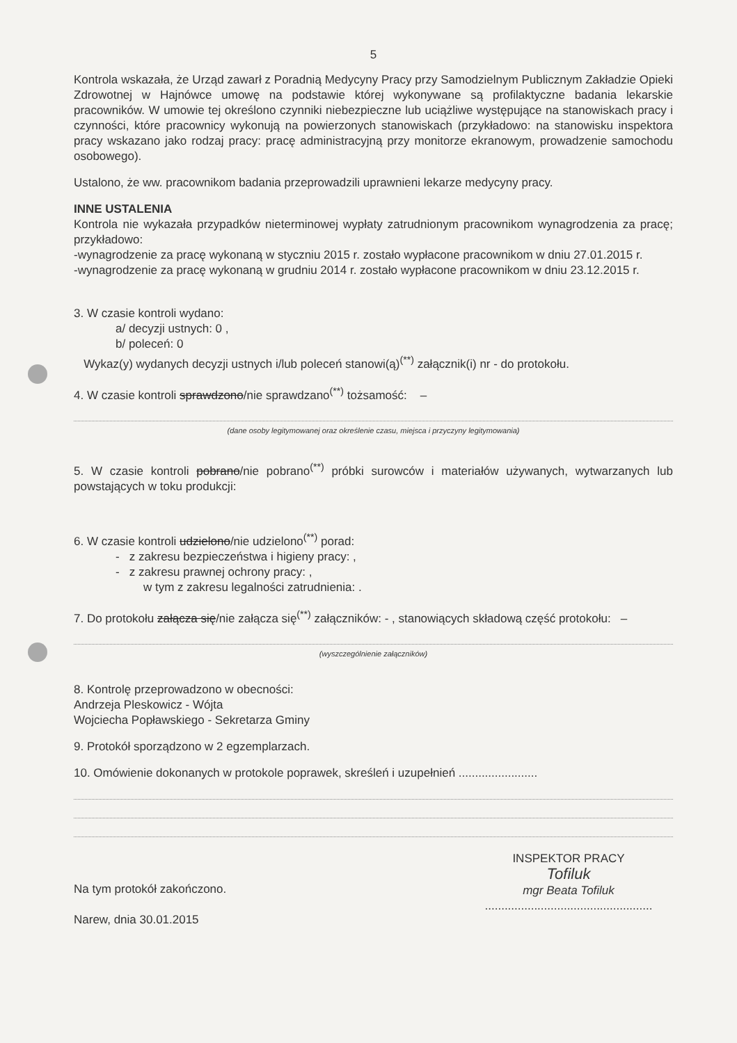5
Kontrola wskazała, że Urząd zawarł z Poradnią Medycyny Pracy przy Samodzielnym Publicznym Zakładzie Opieki Zdrowotnej w Hajnówce umowę na podstawie której wykonywane są profilaktyczne badania lekarskie pracowników. W umowie tej określono czynniki niebezpieczne lub uciążliwe występujące na stanowiskach pracy i czynności, które pracownicy wykonują na powierzonych stanowiskach (przykładowo: na stanowisku inspektora pracy wskazano jako rodzaj pracy: pracę administracyjną przy monitorze ekranowym, prowadzenie samochodu osobowego).
Ustalono, że ww. pracownikom badania przeprowadzili uprawnieni lekarze medycyny pracy.
INNE USTALENIA
Kontrola nie wykazała przypadków nieterminowej wypłaty zatrudnionym pracownikom wynagrodzenia za pracę; przykładowo:
-wynagrodzenie za pracę wykonaną w styczniu 2015 r. zostało wypłacone pracownikom w dniu 27.01.2015 r.
-wynagrodzenie za pracę wykonaną w grudniu 2014 r. zostało wypłacone pracownikom w dniu 23.12.2015 r.
3. W czasie kontroli wydano:
a/ decyzji ustnych: 0 ,
b/ poleceń: 0
Wykaz(y) wydanych decyzji ustnych i/lub poleceń stanowi(ą)<sup>(**)</sup> załącznik(i) nr - do protokołu.
4. W czasie kontroli sprawdzono/nie sprawdzano<sup>(**)</sup> tożsamość: –
(dane osoby legitymowanej oraz określenie czasu, miejsca i przyczyny legitymowania)
5. W czasie kontroli pobrano/nie pobrano<sup>(**)</sup> próbki surowców i materiałów używanych, wytwarzanych lub powstających w toku produkcji:
6. W czasie kontroli udzielono/nie udzielono<sup>(**)</sup> porad:
- z zakresu bezpieczeństwa i higieny pracy: ,
- z zakresu prawnej ochrony pracy: ,
w tym z zakresu legalności zatrudnienia: .
7. Do protokołu załącza się/nie załącza się<sup>(**)</sup> załączników: - , stanowiących składową część protokołu: –
(wyszczególnienie załączników)
8. Kontrolę przeprowadzono w obecności:
Andrzeja Pleskowicz - Wójta
Wojciecha Popławskiego - Sekretarza Gminy
9. Protokół sporządzono w 2 egzemplarzach.
10. Omówienie dokonanych w protokole poprawek, skreśleń i uzupełnień ........................
Na tym protokół zakończono.
Narew, dnia 30.01.2015
INSPEKTOR PRACY
Tofiluk
mgr Beata Tofiluk
...................................................